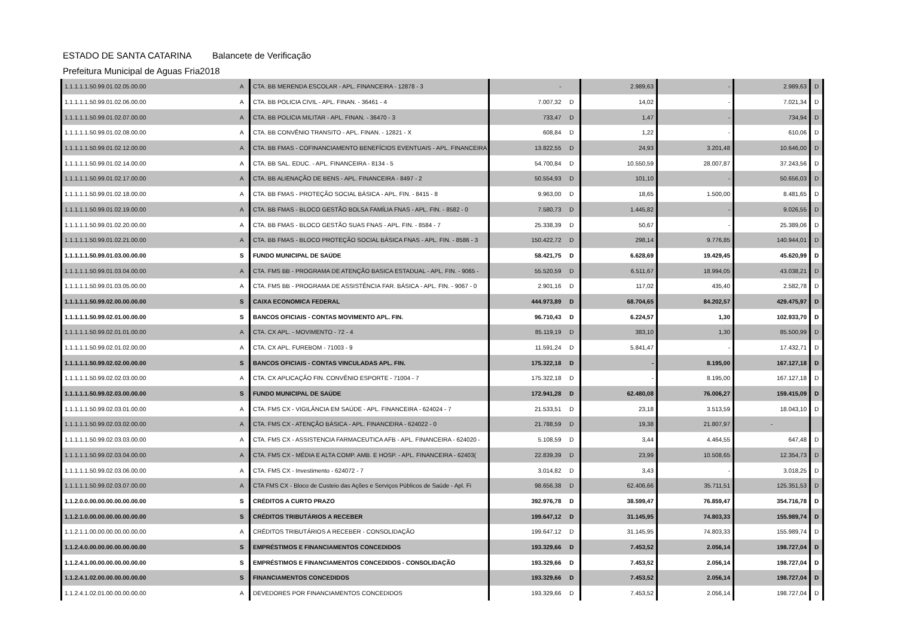ESTADO DE SANTA CATARINA Balancete de Verificação
Prefeitura Municipal de Aguas Fria 2018
| 1.1.1.1.1.50.99.01.02.05.00.00 | A | CTA. BB MERENDA ESCOLAR - APL. FINANCEIRA - 12878 - 3 | - | | 2.989,63 | - | 2.989,63 | D |
| 1.1.1.1.1.50.99.01.02.06.00.00 | A | CTA. BB POLICIA CIVIL - APL. FINAN. - 36461 - 4 | 7.007,32 | D | 14,02 | - | 7.021,34 | D |
| 1.1.1.1.1.50.99.01.02.07.00.00 | A | CTA. BB POLICIA MILITAR - APL. FINAN. - 36470 - 3 | 733,47 | D | 1,47 | - | 734,94 | D |
| 1.1.1.1.1.50.99.01.02.08.00.00 | A | CTA. BB CONVÊNIO TRANSITO - APL. FINAN. - 12821 - X | 608,84 | D | 1,22 | - | 610,06 | D |
| 1.1.1.1.1.50.99.01.02.12.00.00 | A | CTA. BB FMAS - COFINANCIAMENTO BENEFÍCIOS EVENTUAIS - APL. FINANCEIRA | 13.822,55 | D | 24,93 | 3.201,48 | 10.646,00 | D |
| 1.1.1.1.1.50.99.01.02.14.00.00 | A | CTA. BB SAL. EDUC. - APL. FINANCEIRA - 8134 - 5 | 54.700,84 | D | 10.550,59 | 28.007,87 | 37.243,56 | D |
| 1.1.1.1.1.50.99.01.02.17.00.00 | A | CTA. BB ALIENAÇÃO DE BENS - APL. FINANCEIRA - 8497 - 2 | 50.554,93 | D | 101,10 | - | 50.656,03 | D |
| 1.1.1.1.1.50.99.01.02.18.00.00 | A | CTA. BB FMAS - PROTEÇÃO SOCIAL BÁSICA - APL. FIN. - 8415 - 8 | 9.963,00 | D | 18,65 | 1.500,00 | 8.481,65 | D |
| 1.1.1.1.1.50.99.01.02.19.00.00 | A | CTA. BB FMAS - BLOCO GESTÃO BOLSA FAMÍLIA FNAS - APL. FIN. - 8582 - 0 | 7.580,73 | D | 1.445,82 | - | 9.026,55 | D |
| 1.1.1.1.1.50.99.01.02.20.00.00 | A | CTA. BB FMAS - BLOCO GESTÃO SUAS FNAS - APL. FIN. - 8584 - 7 | 25.338,39 | D | 50,67 | - | 25.389,06 | D |
| 1.1.1.1.1.50.99.01.02.21.00.00 | A | CTA. BB FMAS - BLOCO PROTEÇÃO SOCIAL BÁSICA FNAS - APL. FIN. - 8586 - 3 | 150.422,72 | D | 298,14 | 9.776,85 | 140.944,01 | D |
| 1.1.1.1.1.50.99.01.03.00.00.00 | S | FUNDO MUNICIPAL DE SAÚDE | 58.421,75 | D | 6.628,69 | 19.429,45 | 45.620,99 | D |
| 1.1.1.1.1.50.99.01.03.04.00.00 | A | CTA. FMS BB - PROGRAMA DE ATENÇÃO BASICA ESTADUAL - APL. FIN. - 9065 - | 55.520,59 | D | 6.511,67 | 18.994,05 | 43.038,21 | D |
| 1.1.1.1.1.50.99.01.03.05.00.00 | A | CTA. FMS BB - PROGRAMA DE ASSISTÊNCIA FAR. BÁSICA - APL. FIN. - 9067 - 0 | 2.901,16 | D | 117,02 | 435,40 | 2.582,78 | D |
| 1.1.1.1.1.50.99.02.00.00.00.00 | S | CAIXA ECONOMICA FEDERAL | 444.973,89 | D | 68.704,65 | 84.202,57 | 429.475,97 | D |
| 1.1.1.1.1.50.99.02.01.00.00.00 | S | BANCOS OFICIAIS - CONTAS MOVIMENTO APL. FIN. | 96.710,43 | D | 6.224,57 | 1,30 | 102.933,70 | D |
| 1.1.1.1.1.50.99.02.01.01.00.00 | A | CTA. CX APL. - MOVIMENTO - 72 - 4 | 85.119,19 | D | 383,10 | 1,30 | 85.500,99 | D |
| 1.1.1.1.1.50.99.02.01.02.00.00 | A | CTA. CX APL. FUREBOM - 71003 - 9 | 11.591,24 | D | 5.841,47 | - | 17.432,71 | D |
| 1.1.1.1.1.50.99.02.02.00.00.00 | S | BANCOS OFICIAIS - CONTAS VINCULADAS APL. FIN. | 175.322,18 | D | - | 8.195,00 | 167.127,18 | D |
| 1.1.1.1.1.50.99.02.02.03.00.00 | A | CTA. CX APLICAÇÃO FIN. CONVÊNIO ESPORTE - 71004 - 7 | 175.322,18 | D | - | 8.195,00 | 167.127,18 | D |
| 1.1.1.1.1.50.99.02.03.00.00.00 | S | FUNDO MUNICIPAL DE SAÚDE | 172.941,28 | D | 62.480,08 | 76.006,27 | 159.415,09 | D |
| 1.1.1.1.1.50.99.02.03.01.00.00 | A | CTA. FMS CX - VIGILÂNCIA EM SAÚDE - APL. FINANCEIRA - 624024 - 7 | 21.533,51 | D | 23,18 | 3.513,59 | 18.043,10 | D |
| 1.1.1.1.1.50.99.02.03.02.00.00 | A | CTA. FMS CX - ATENÇÃO BÁSICA - APL. FINANCEIRA - 624022 - 0 | 21.788,59 | D | 19,38 | 21.807,97 | - | |
| 1.1.1.1.1.50.99.02.03.03.00.00 | A | CTA. FMS CX - ASSISTENCIA FARMACEUTICA AFB - APL. FINANCEIRA - 624020 - | 5.108,59 | D | 3,44 | 4.464,55 | 647,48 | D |
| 1.1.1.1.1.50.99.02.03.04.00.00 | A | CTA. FMS CX - MÉDIA E ALTA COMP. AMB. E HOSP. - APL. FINANCEIRA - 62403( | 22.839,39 | D | 23,99 | 10.508,65 | 12.354,73 | D |
| 1.1.1.1.1.50.99.02.03.06.00.00 | A | CTA. FMS CX - Investimento - 624072 - 7 | 3.014,82 | D | 3,43 | - | 3.018,25 | D |
| 1.1.1.1.1.50.99.02.03.07.00.00 | A | CTA FMS CX - Bloco de Custeio das Ações e Serviços Públicos de Saúde - Apl. Fi | 98.656,38 | D | 62.406,66 | 35.711,51 | 125.351,53 | D |
| 1.1.2.0.0.00.00.00.00.00.00.00 | S | CRÉDITOS A CURTO PRAZO | 392.976,78 | D | 38.599,47 | 76.859,47 | 354.716,78 | D |
| 1.1.2.1.0.00.00.00.00.00.00.00 | S | CRÉDITOS TRIBUTÁRIOS A RECEBER | 199.647,12 | D | 31.145,95 | 74.803,33 | 155.989,74 | D |
| 1.1.2.1.1.00.00.00.00.00.00.00 | A | CRÉDITOS TRIBUTÁRIOS A RECEBER - CONSOLIDAÇÃO | 199.647,12 | D | 31.145,95 | 74.803,33 | 155.989,74 | D |
| 1.1.2.4.0.00.00.00.00.00.00.00 | S | EMPRÉSTIMOS E FINANCIAMENTOS CONCEDIDOS | 193.329,66 | D | 7.453,52 | 2.056,14 | 198.727,04 | D |
| 1.1.2.4.1.00.00.00.00.00.00.00 | S | EMPRÉSTIMOS E FINANCIAMENTOS CONCEDIDOS - CONSOLIDAÇÃO | 193.329,66 | D | 7.453,52 | 2.056,14 | 198.727,04 | D |
| 1.1.2.4.1.02.00.00.00.00.00.00 | S | FINANCIAMENTOS CONCEDIDOS | 193.329,66 | D | 7.453,52 | 2.056,14 | 198.727,04 | D |
| 1.1.2.4.1.02.01.00.00.00.00.00 | A | DEVEDORES POR FINANCIAMENTOS CONCEDIDOS | 193.329,66 | D | 7.453,52 | 2.056,14 | 198.727,04 | D |